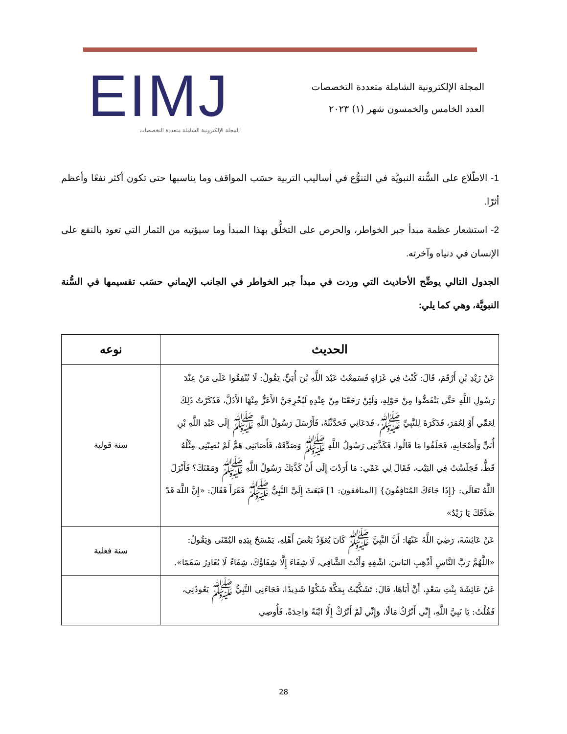المجلة الإلكترونية الشاملة متعددة التخصصات
العدد الخامس والخمسون شهر (١) ٢٠٢٣
EIMJ
المجلة الإلكترونية الشاملة متعددة التخصصات
1- الاطّلاع على السُّنة النبويَّة في التنوُّع في أساليب التربية حسَب المواقف وما يناسبها حتى تكون أكثر نفعًا وأعظم أثرًا.
2- استشعار عظمة مبدأ جبر الخواطر، والحرص على التخلُّق بهذا المبدأ وما سيؤتيه من الثمار التي تعود بالنفع على الإنسان في دنياه وآخرته.
الجدول التالي يوضِّح الأحاديث التي وردت في مبدأ جبر الخواطر في الجانب الإيماني حسَب تقسيمها في السُّنة النبويَّة، وهي كما يلي:
| الحديث | نوعه |
| --- | --- |
| عَنْ زَيْدِ بْنِ أَرْقَمَ، قَالَ: كُنْتُ فِي غَزَاةٍ فَسَمِعْتُ عَبْدَ اللَّهِ بْنَ أُبَيٍّ، يَقُولُ: لَا تُنْفِقُوا عَلَى مَنْ عِنْدَ رَسُولِ اللَّهِ حَتَّى يَنْفَضُّوا مِنْ حَوْلِهِ، وَلَئِنْ رَجَعْنَا مِنْ عِنْدِهِ لَيُخْرِجَنَّ الأَعَزُّ مِنْهَا الأَذَلَّ، فَذَكَرْتُ ذَلِكَ لِعَمِّي أَوْ لِعُمَرَ، فَذَكَرَهُ لِلنَّبِيِّ ﷺ، فَدَعَانِي فَحَدَّثْتُهُ، فَأَرْسَلَ رَسُولُ اللَّهِ ﷺ إِلَى عَبْدِ اللَّهِ بْنِ أُبَيٍّ وَأَصْحَابِهِ، فَحَلَفُوا مَا قَالُوا، فَكَذَّبَنِي رَسُولُ اللَّهِ ﷺ وَصَدَّقَهُ، فَأَصَابَنِي هَمٌّ لَمْ يُصِبْنِي مِثْلُهُ قَطُّ، فَجَلَسْتُ فِي البَيْتِ، فَقَالَ لِي عَمِّي: مَا أَرَدْتَ إِلَى أَنْ كَذَّبَكَ رَسُولُ اللَّهِ ﷺ وَمَقَتَكَ؟ فَأَنْزَلَ اللَّهُ تَعَالَى: {إِذَا جَاءَكَ المُنَافِقُونَ} [المنافقون: 1] فَبَعَثَ إِلَيَّ النَّبِيُّ ﷺ فَقَرَأَ فَقَالَ: «إِنَّ اللَّهَ قَدْ صَدَّقَكَ يَا زَيْدُ» | سنة قولية |
| عَنْ عَائِشَةَ، رَضِيَ اللَّهُ عَنْهَا: أَنَّ النَّبِيَّ ﷺ كَانَ يُعَوِّذُ بَعْضَ أَهْلِهِ، يَمْسَحُ بِيَدِهِ اليُمْنَى وَيَقُولُ: «اللَّهُمَّ رَبَّ النَّاسِ أَذْهِبِ البَاسَ، اشْفِهِ وَأَنْتَ الشَّافِي، لَا شِفَاءَ إِلَّا شِفَاؤُكَ، شِفَاءً لَا يُغَادِرُ سَقَمًا». | سنة فعلية |
| عَنْ عَائِشَةَ بِنْتِ سَعْدٍ، أَنَّ أَبَاهَا، قَالَ: تَشَكَّيْتُ بِمَكَّةَ شَكْوًا شَدِيدًا، فَجَاءَنِي النَّبِيُّ ﷺ يَعُودُنِي، فَقُلْتُ: يَا نَبِيَّ اللَّهِ، إِنِّي أَتْرُكُ مَالًا، وَإِنِّي لَمْ أَتْرُكْ إِلَّا ابْنَةً وَاحِدَةً، فَأُوصِي | |
28